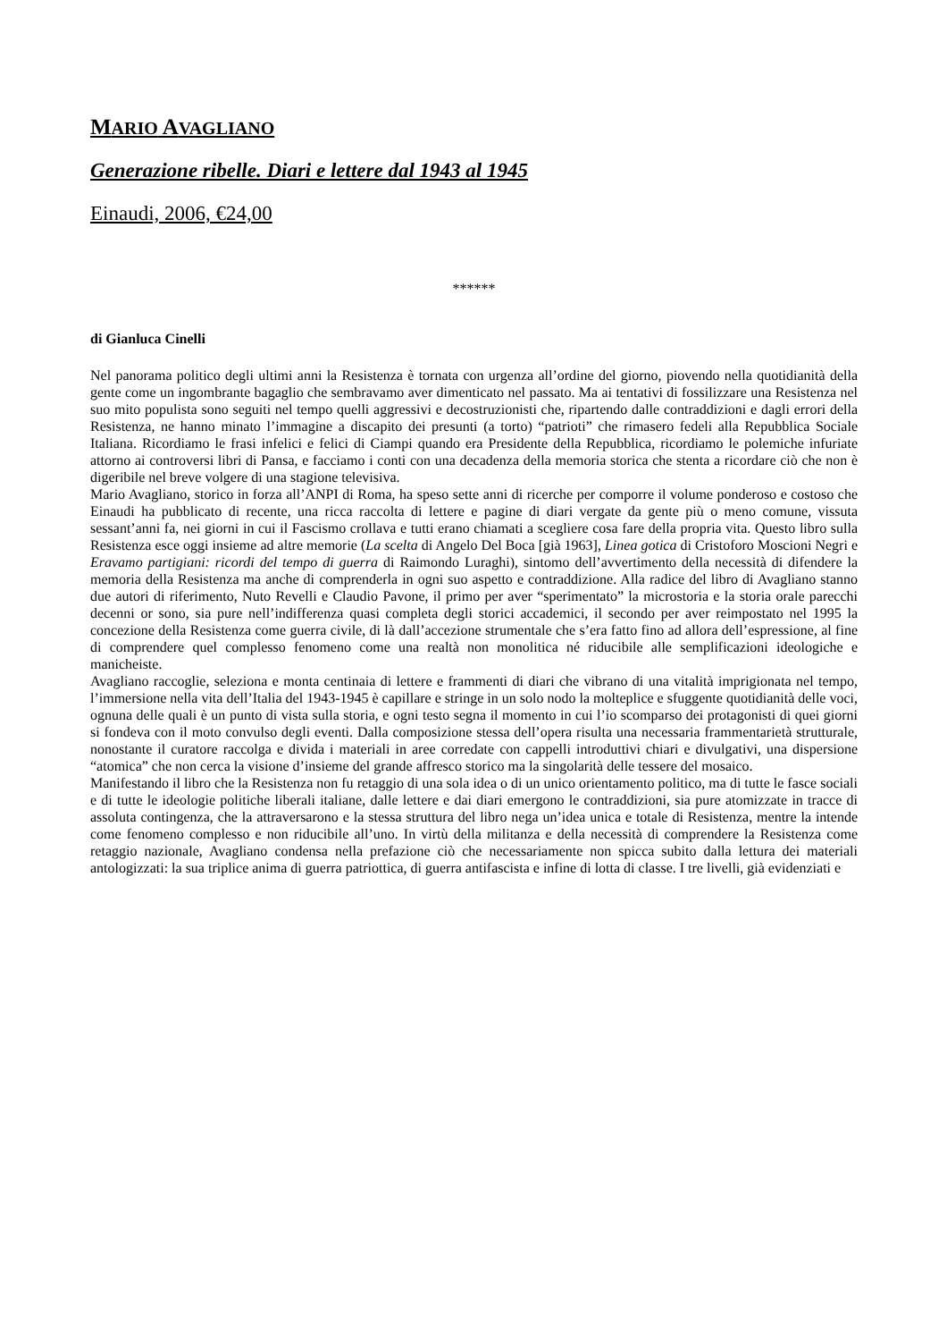MARIO AVAGLIANO
Generazione ribelle. Diari e lettere dal 1943 al 1945
Einaudi, 2006, €24,00
******
di Gianluca Cinelli
Nel panorama politico degli ultimi anni la Resistenza è tornata con urgenza all’ordine del giorno, piovendo nella quotidianità della gente come un ingombrante bagaglio che sembravamo aver dimenticato nel passato. Ma ai tentativi di fossilizzare una Resistenza nel suo mito populista sono seguiti nel tempo quelli aggressivi e decostruzionisti che, ripartendo dalle contraddizioni e dagli errori della Resistenza, ne hanno minato l’immagine a discapito dei presunti (a torto) “patrioti” che rimasero fedeli alla Repubblica Sociale Italiana. Ricordiamo le frasi infelici e felici di Ciampi quando era Presidente della Repubblica, ricordiamo le polemiche infuriate attorno ai controversi libri di Pansa, e facciamo i conti con una decadenza della memoria storica che stenta a ricordare ciò che non è digeribile nel breve volgere di una stagione televisiva.
Mario Avagliano, storico in forza all’ANPI di Roma, ha speso sette anni di ricerche per comporre il volume ponderoso e costoso che Einaudi ha pubblicato di recente, una ricca raccolta di lettere e pagine di diari vergate da gente più o meno comune, vissuta sessant’anni fa, nei giorni in cui il Fascismo crollava e tutti erano chiamati a scegliere cosa fare della propria vita. Questo libro sulla Resistenza esce oggi insieme ad altre memorie (La scelta di Angelo Del Boca [già 1963], Linea gotica di Cristoforo Moscioni Negri e Eravamo partigiani: ricordi del tempo di guerra di Raimondo Luraghi), sintomo dell’avvertimento della necessità di difendere la memoria della Resistenza ma anche di comprenderla in ogni suo aspetto e contraddizione. Alla radice del libro di Avagliano stanno due autori di riferimento, Nuto Revelli e Claudio Pavone, il primo per aver “sperimentato” la microstoria e la storia orale parecchi decenni or sono, sia pure nell’indifferenza quasi completa degli storici accademici, il secondo per aver reimpostato nel 1995 la concezione della Resistenza come guerra civile, di là dall’accezione strumentale che s’era fatto fino ad allora dell’espressione, al fine di comprendere quel complesso fenomeno come una realtà non monolitica né riducibile alle semplificazioni ideologiche e manicheiste.
Avagliano raccoglie, seleziona e monta centinaia di lettere e frammenti di diari che vibrano di una vitalità imprigionata nel tempo, l’immersione nella vita dell’Italia del 1943-1945 è capillare e stringe in un solo nodo la molteplice e sfuggente quotidianità delle voci, ognuna delle quali è un punto di vista sulla storia, e ogni testo segna il momento in cui l’io scomparso dei protagonisti di quei giorni si fondeva con il moto convulso degli eventi. Dalla composizione stessa dell’opera risulta una necessaria frammentarietà strutturale, nonostante il curatore raccolga e divida i materiali in aree corredate con cappelli introduttivi chiari e divulgativi, una dispersione “atomica” che non cerca la visione d’insieme del grande affresco storico ma la singolarità delle tessere del mosaico.
Manifestando il libro che la Resistenza non fu retaggio di una sola idea o di un unico orientamento politico, ma di tutte le fasce sociali e di tutte le ideologie politiche liberali italiane, dalle lettere e dai diari emergono le contraddizioni, sia pure atomizzate in tracce di assoluta contingenza, che la attraversarono e la stessa struttura del libro nega un’idea unica e totale di Resistenza, mentre la intende come fenomeno complesso e non riducibile all’uno. In virtù della militanza e della necessità di comprendere la Resistenza come retaggio nazionale, Avagliano condensa nella prefazione ciò che necessariamente non spicca subito dalla lettura dei materiali antologizzati: la sua triplice anima di guerra patriottica, di guerra antifascista e infine di lotta di classe. I tre livelli, già evidenziati e